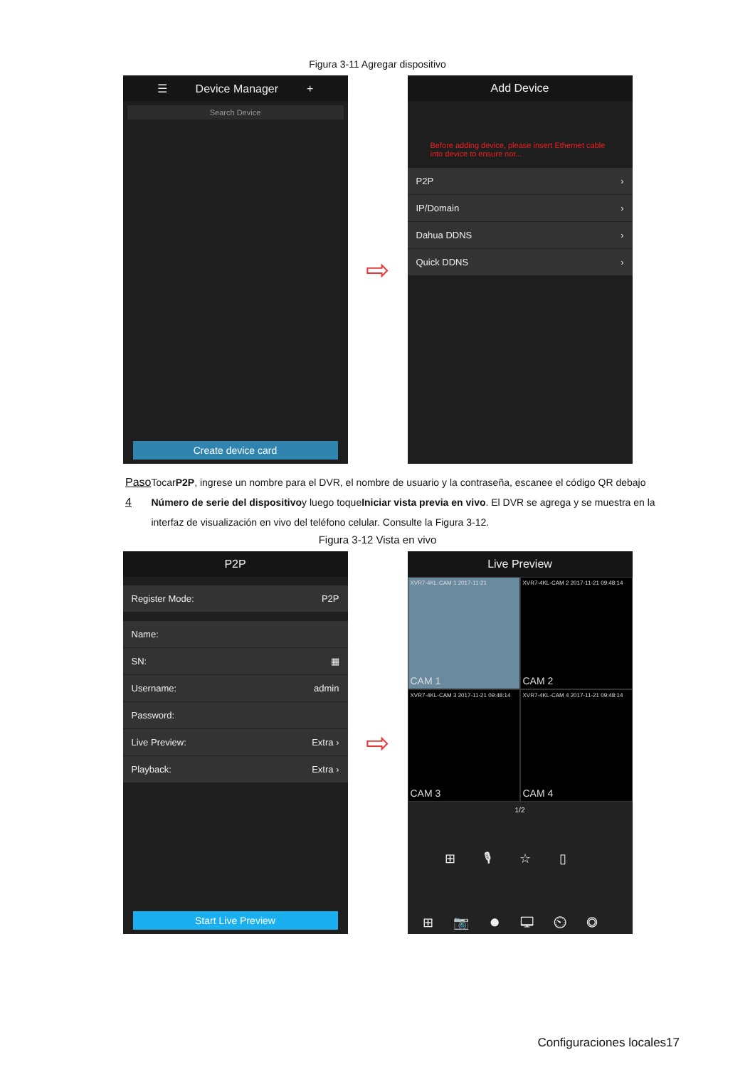Figura 3-11 Agregar dispositivo
☰ Device Manager +
Search Device
Create device card
⇨
Add Device
Before adding device, please insert Ethernet cable into device to ensure nor...
P2P ›
IP/Domain ›
Dahua DDNS ›
Quick DDNS ›
Paso 4 TocarP2P, ingrese un nombre para el DVR, el nombre de usuario y la contraseña, escanee el código QR debajo Número de serie del dispositivoy luego toqueIniciar vista previa en vivo. El DVR se agrega y se muestra en la interfaz de visualización en vivo del teléfono celular. Consulte la Figura 3-12.
Figura 3-12 Vista en vivo
P2P
Register Mode: P2P
Name:
SN: ▦
Username: admin
Password:
Live Preview: Extra ›
Playback: Extra ›
Start Live Preview
⇨
Live Preview
XVR7-4KL-CAM 1 2017-11-21
CAM 1
XVR7-4KL-CAM 2 2017-11-21 09:48:14
CAM 2
XVR7-4KL-CAM 3 2017-11-21 09:48:14
CAM 3
XVR7-4KL-CAM 4 2017-11-21 09:48:14
CAM 4
1/2
⊞🎙☆▯
⊞📷⏺🖵⏲◎
Configuraciones locales17